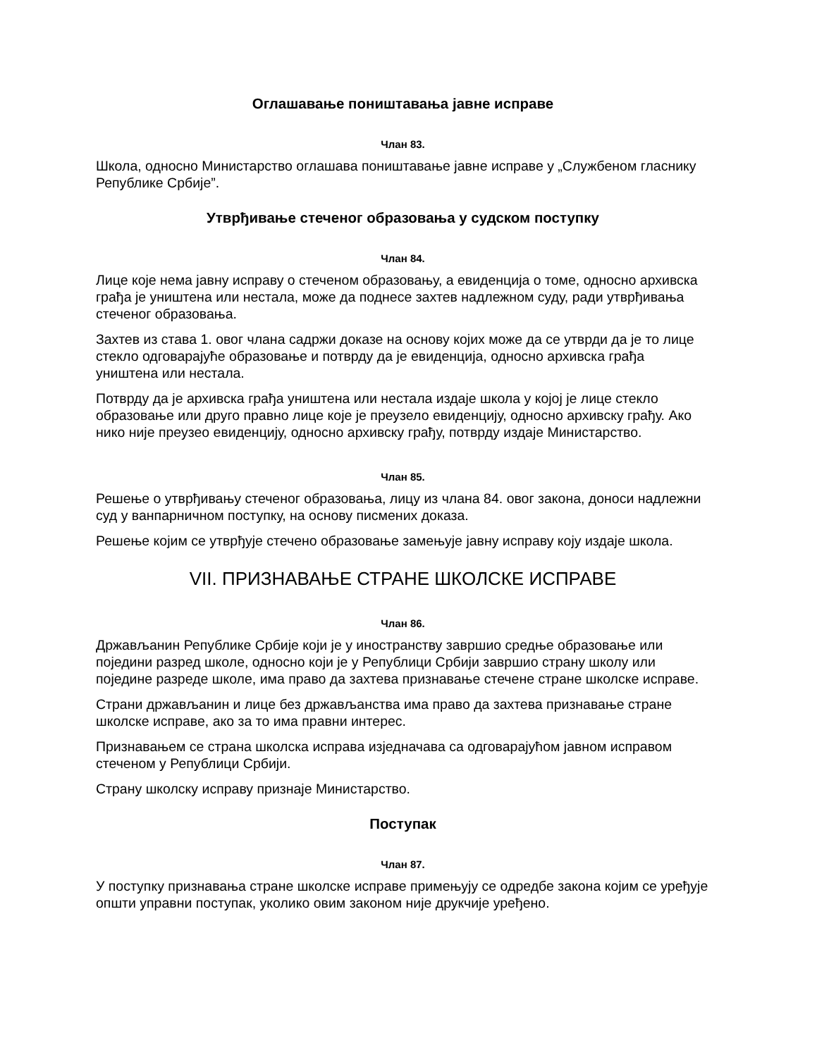Оглашавање поништавања јавне исправе
Члан 83.
Школа, односно Министарство оглашава поништавање јавне исправе у „Службеном гласнику Републике Србије”.
Утврђивање стеченог образовања у судском поступку
Члан 84.
Лице које нема јавну исправу о стеченом образовању, а евиденција о томе, односно архивска грађа је уништена или нестала, може да поднесе захтев надлежном суду, ради утврђивања стеченог образовања.
Захтев из става 1. овог члана садржи доказе на основу којих може да се утврди да је то лице стекло одговарајуће образовање и потврду да је евиденција, односно архивска грађа уништена или нестала.
Потврду да је архивска грађа уништена или нестала издаје школа у којој је лице стекло образовање или друго правно лице које је преузело евиденцију, односно архивску грађу. Ако нико није преузео евиденцију, односно архивску грађу, потврду издаје Министарство.
Члан 85.
Решење о утврђивању стеченог образовања, лицу из члана 84. овог закона, доноси надлежни суд у ванпарничном поступку, на основу писмених доказа.
Решење којим се утврђује стечено образовање замењује јавну исправу коју издаје школа.
VII. ПРИЗНАВАЊЕ СТРАНЕ ШКОЛСКЕ ИСПРАВЕ
Члан 86.
Држављанин Републике Србије који је у иностранству завршио средње образовање или поједини разред школе, односно који је у Републици Србији завршио страну школу или поједине разреде школе, има право да захтева признавање стечене стране школске исправе.
Страни држављанин и лице без држављанства има право да захтева признавање стране школске исправе, ако за то има правни интерес.
Признавањем се страна школска исправа изједначава са одговарајућом јавном исправом стеченом у Републици Србији.
Страну школску исправу признаје Министарство.
Поступак
Члан 87.
У поступку признавања стране школске исправе примењују се одредбе закона којим се уређује општи управни поступак, уколико овим законом није друкчије уређено.